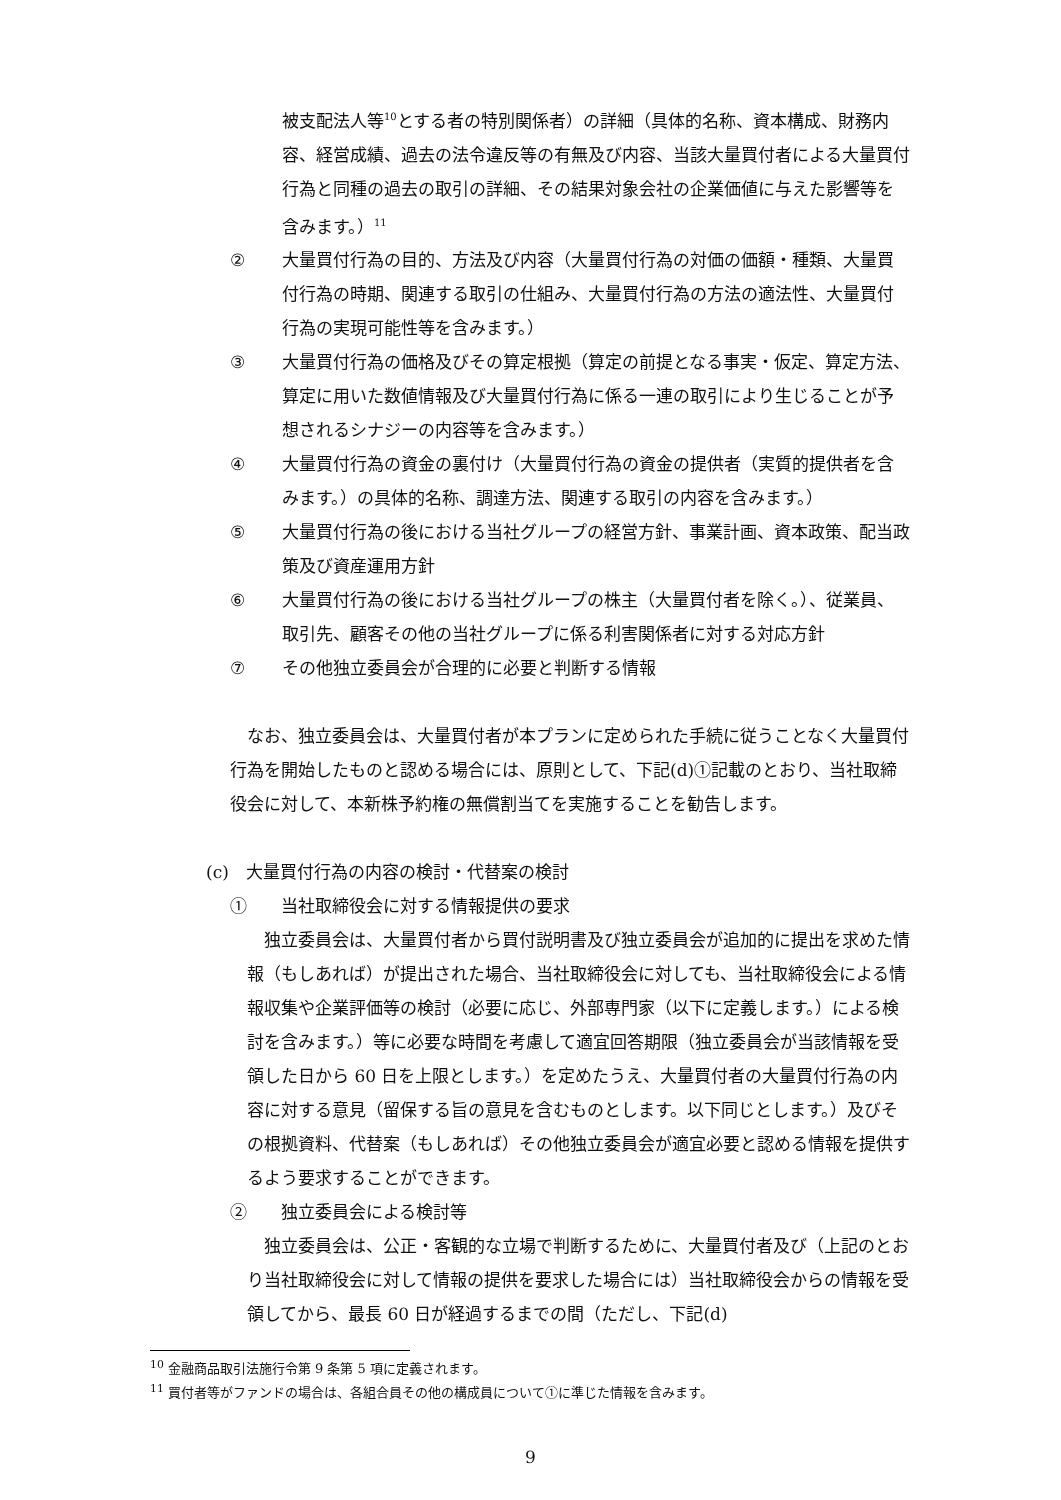被支配法人等<sup>10</sup>とする者の特別関係者）の詳細（具体的名称、資本構成、財務内容、経営成績、過去の法令違反等の有無及び内容、当該大量買付者による大量買付行為と同種の過去の取引の詳細、その結果対象会社の企業価値に与えた影響等を含みます。）<sup>11</sup>
② 大量買付行為の目的、方法及び内容（大量買付行為の対価の価額・種類、大量買付行為の時期、関連する取引の仕組み、大量買付行為の方法の適法性、大量買付行為の実現可能性等を含みます。）
③ 大量買付行為の価格及びその算定根拠（算定の前提となる事実・仮定、算定方法、算定に用いた数値情報及び大量買付行為に係る一連の取引により生じることが予想されるシナジーの内容等を含みます。）
④ 大量買付行為の資金の裏付け（大量買付行為の資金の提供者（実質的提供者を含みます。）の具体的名称、調達方法、関連する取引の内容を含みます。）
⑤ 大量買付行為の後における当社グループの経営方針、事業計画、資本政策、配当政策及び資産運用方針
⑥ 大量買付行為の後における当社グループの株主（大量買付者を除く。）、従業員、取引先、顧客その他の当社グループに係る利害関係者に対する対応方針
⑦ その他独立委員会が合理的に必要と判断する情報
なお、独立委員会は、大量買付者が本プランに定められた手続に従うことなく大量買付行為を開始したものと認める場合には、原則として、下記(d)①記載のとおり、当社取締役会に対して、本新株予約権の無償割当てを実施することを勧告します。
(c)　大量買付行為の内容の検討・代替案の検討
①　　当社取締役会に対する情報提供の要求
独立委員会は、大量買付者から買付説明書及び独立委員会が追加的に提出を求めた情報（もしあれば）が提出された場合、当社取締役会に対しても、当社取締役会による情報収集や企業評価等の検討（必要に応じ、外部専門家（以下に定義します。）による検討を含みます。）等に必要な時間を考慮して適宜回答期限（独立委員会が当該情報を受領した日から 60 日を上限とします。）を定めたうえ、大量買付者の大量買付行為の内容に対する意見（留保する旨の意見を含むものとします。以下同じとします。）及びその根拠資料、代替案（もしあれば）その他独立委員会が適宜必要と認める情報を提供するよう要求することができます。
②　　独立委員会による検討等
独立委員会は、公正・客観的な立場で判断するために、大量買付者及び（上記のとおり当社取締役会に対して情報の提供を要求した場合には）当社取締役会からの情報を受領してから、最長 60 日が経過するまでの間（ただし、下記(d)
<sup>10</sup> 金融商品取引法施行令第 9 条第 5 項に定義されます。
<sup>11</sup> 買付者等がファンドの場合は、各組合員その他の構成員について①に準じた情報を含みます。
9